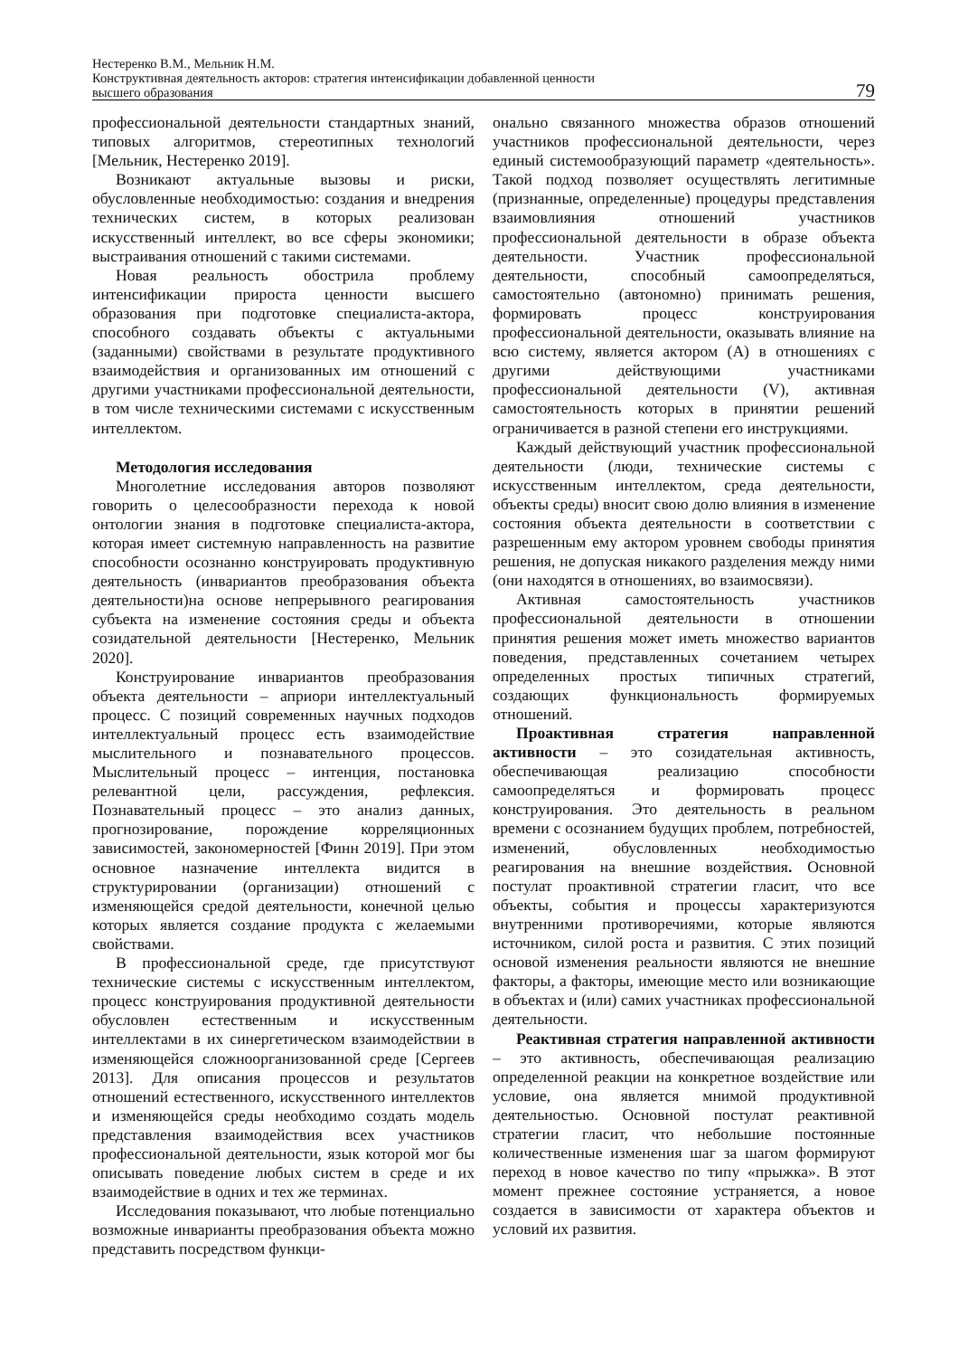Нестеренко В.М., Мельник Н.М.
Конструктивная деятельность акторов: стратегия интенсификации добавленной ценности
высшего образования
79
профессиональной деятельности стандартных знаний, типовых алгоритмов, стереотипных технологий [Мельник, Нестеренко 2019].
Возникают актуальные вызовы и риски, обусловленные необходимостью: создания и внедрения технических систем, в которых реализован искусственный интеллект, во все сферы экономики; выстраивания отношений с такими системами.
Новая реальность обострила проблему интенсификации прироста ценности высшего образования при подготовке специалиста-актора, способного создавать объекты с актуальными (заданными) свойствами в результате продуктивного взаимодействия и организованных им отношений с другими участниками профессиональной деятельности, в том числе техническими системами с искусственным интеллектом.
Методология исследования
Многолетние исследования авторов позволяют говорить о целесообразности перехода к новой онтологии знания в подготовке специалиста-актора, которая имеет системную направленность на развитие способности осознанно конструировать продуктивную деятельность (инвариантов преобразования объекта деятельности)на основе непрерывного реагирования субъекта на изменение состояния среды и объекта созидательной деятельности [Нестеренко, Мельник 2020].
Конструирование инвариантов преобразования объекта деятельности – априори интеллектуальный процесс. С позиций современных научных подходов интеллектуальный процесс есть взаимодействие мыслительного и познавательного процессов. Мыслительный процесс – интенция, постановка релевантной цели, рассуждения, рефлексия. Познавательный процесс – это анализ данных, прогнозирование, порождение корреляционных зависимостей, закономерностей [Финн 2019]. При этом основное назначение интеллекта видится в структурировании (организации) отношений с изменяющейся средой деятельности, конечной целью которых является создание продукта с желаемыми свойствами.
В профессиональной среде, где присутствуют технические системы с искусственным интеллектом, процесс конструирования продуктивной деятельности обусловлен естественным и искусственным интеллектами в их синергетическом взаимодействии в изменяющейся сложноорганизованной среде [Сергеев 2013]. Для описания процессов и результатов отношений естественного, искусственного интеллектов и изменяющейся среды необходимо создать модель представления взаимодействия всех участников профессиональной деятельности, язык которой мог бы описывать поведение любых систем в среде и их взаимодействие в одних и тех же терминах.
Исследования показывают, что любые потенциально возможные инварианты преобразования объекта можно представить посредством функци-
онально связанного множества образов отношений участников профессиональной деятельности, через единый системообразующий параметр «деятельность». Такой подход позволяет осуществлять легитимные (признанные, определенные) процедуры представления взаимовлияния отношений участников профессиональной деятельности в образе объекта деятельности. Участник профессиональной деятельности, способный самоопределяться, самостоятельно (автономно) принимать решения, формировать процесс конструирования профессиональной деятельности, оказывать влияние на всю систему, является актором (А) в отношениях с другими действующими участниками профессиональной деятельности (V), активная самостоятельность которых в принятии решений ограничивается в разной степени его инструкциями.
Каждый действующий участник профессиональной деятельности (люди, технические системы с искусственным интеллектом, среда деятельности, объекты среды) вносит свою долю влияния в изменение состояния объекта деятельности в соответствии с разрешенным ему актором уровнем свободы принятия решения, не допуская никакого разделения между ними (они находятся в отношениях, во взаимосвязи).
Активная самостоятельность участников профессиональной деятельности в отношении принятия решения может иметь множество вариантов поведения, представленных сочетанием четырех определенных простых типичных стратегий, создающих функциональность формируемых отношений.
Проактивная стратегия направленной активности – это созидательная активность, обеспечивающая реализацию способности самоопределяться и формировать процесс конструирования. Это деятельность в реальном времени с осознанием будущих проблем, потребностей, изменений, обусловленных необходимостью реагирования на внешние воздействия. Основной постулат проактивной стратегии гласит, что все объекты, события и процессы характеризуются внутренними противоречиями, которые являются источником, силой роста и развития. С этих позиций основой изменения реальности являются не внешние факторы, а факторы, имеющие место или возникающие в объектах и (или) самих участниках профессиональной деятельности.
Реактивная стратегия направленной активности – это активность, обеспечивающая реализацию определенной реакции на конкретное воздействие или условие, она является мнимой продуктивной деятельностью. Основной постулат реактивной стратегии гласит, что небольшие постоянные количественные изменения шаг за шагом формируют переход в новое качество по типу «прыжка». В этот момент прежнее состояние устраняется, а новое создается в зависимости от характера объектов и условий их развития.